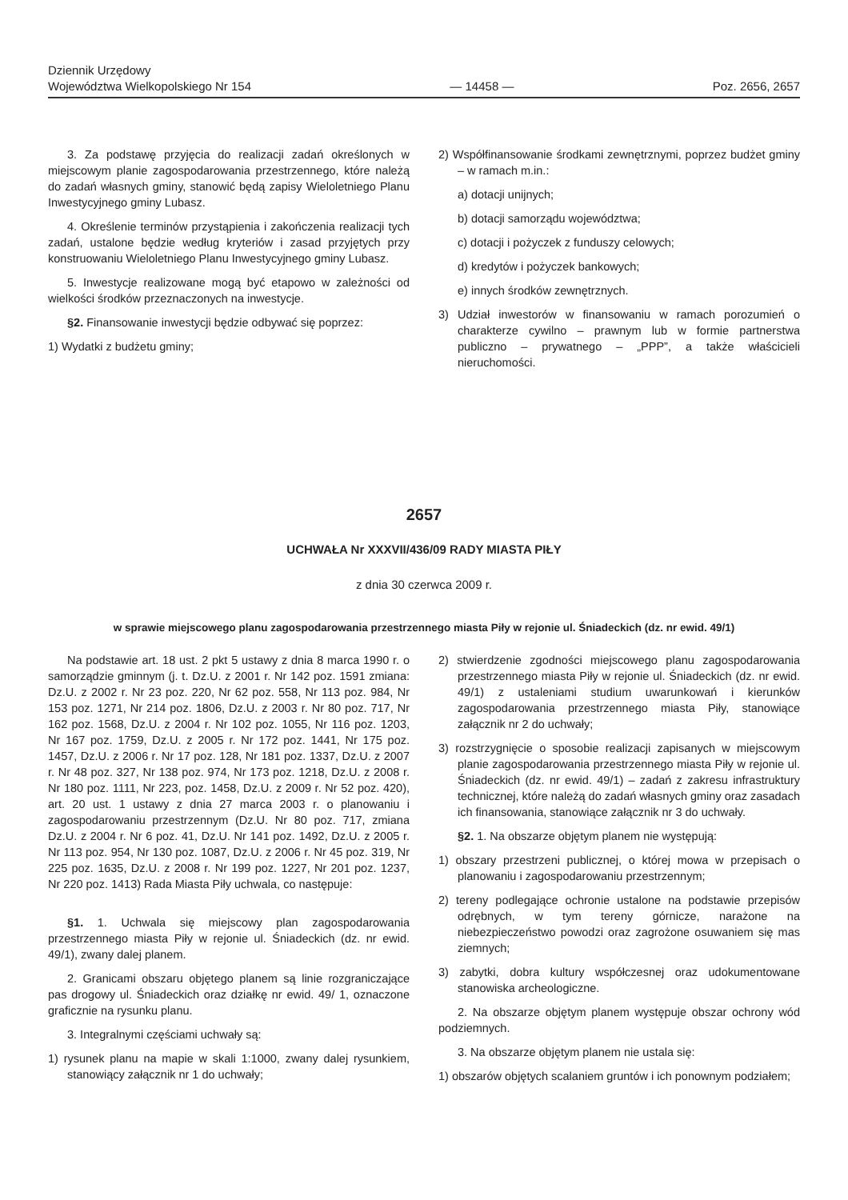Dziennik Urzędowy
Województwa Wielkopolskiego Nr 154
— 14458 —
Poz. 2656, 2657
3. Za podstawę przyjęcia do realizacji zadań określonych w miejscowym planie zagospodarowania przestrzennego, które należą do zadań własnych gminy, stanowić będą zapisy Wieloletniego Planu Inwestycyjnego gminy Lubasz.
4. Określenie terminów przystąpienia i zakończenia realizacji tych zadań, ustalone będzie według kryteriów i zasad przyjętych przy konstruowaniu Wieloletniego Planu Inwestycyjnego gminy Lubasz.
5. Inwestycje realizowane mogą być etapowo w zależności od wielkości środków przeznaczonych na inwestycje.
§2. Finansowanie inwestycji będzie odbywać się poprzez:
1) Wydatki z budżetu gminy;
2) Współfinansowanie środkami zewnętrznymi, poprzez budżet gminy – w ramach m.in.:
a) dotacji unijnych;
b) dotacji samorządu województwa;
c) dotacji i pożyczek z funduszy celowych;
d) kredytów i pożyczek bankowych;
e) innych środków zewnętrznych.
3) Udział inwestorów w finansowaniu w ramach porozumień o charakterze cywilno – prawnym lub w formie partnerstwa publiczno – prywatnego – „PPP”, a także właścicieli nieruchomości.
2657
UCHWAŁA Nr XXXVII/436/09 RADY MIASTA PIŁY
z dnia 30 czerwca 2009 r.
w sprawie miejscowego planu zagospodarowania przestrzennego miasta Piły w rejonie ul. Śniadeckich (dz. nr ewid. 49/1)
Na podstawie art. 18 ust. 2 pkt 5 ustawy z dnia 8 marca 1990 r. o samorządzie gminnym (j. t. Dz.U. z 2001 r. Nr 142 poz. 1591 zmiana: Dz.U. z 2002 r. Nr 23 poz. 220, Nr 62 poz. 558, Nr 113 poz. 984, Nr 153 poz. 1271, Nr 214 poz. 1806, Dz.U. z 2003 r. Nr 80 poz. 717, Nr 162 poz. 1568, Dz.U. z 2004 r. Nr 102 poz. 1055, Nr 116 poz. 1203, Nr 167 poz. 1759, Dz.U. z 2005 r. Nr 172 poz. 1441, Nr 175 poz. 1457, Dz.U. z 2006 r. Nr 17 poz. 128, Nr 181 poz. 1337, Dz.U. z 2007 r. Nr 48 poz. 327, Nr 138 poz. 974, Nr 173 poz. 1218, Dz.U. z 2008 r. Nr 180 poz. 1111, Nr 223, poz. 1458, Dz.U. z 2009 r. Nr 52 poz. 420), art. 20 ust. 1 ustawy z dnia 27 marca 2003 r. o planowaniu i zagospodarowaniu przestrzennym (Dz.U. Nr 80 poz. 717, zmiana Dz.U. z 2004 r. Nr 6 poz. 41, Dz.U. Nr 141 poz. 1492, Dz.U. z 2005 r. Nr 113 poz. 954, Nr 130 poz. 1087, Dz.U. z 2006 r. Nr 45 poz. 319, Nr 225 poz. 1635, Dz.U. z 2008 r. Nr 199 poz. 1227, Nr 201 poz. 1237, Nr 220 poz. 1413) Rada Miasta Piły uchwala, co następuje:
§1. 1. Uchwala się miejscowy plan zagospodarowania przestrzennego miasta Piły w rejonie ul. Śniadeckich (dz. nr ewid. 49/1), zwany dalej planem.
2. Granicami obszaru objętego planem są linie rozgraniczające pas drogowy ul. Śniadeckich oraz działkę nr ewid. 49/ 1, oznaczone graficznie na rysunku planu.
3. Integralnymi częściami uchwały są:
1) rysunek planu na mapie w skali 1:1000, zwany dalej rysunkiem, stanowiący załącznik nr 1 do uchwały;
2) stwierdzenie zgodności miejscowego planu zagospodarowania przestrzennego miasta Piły w rejonie ul. Śniadeckich (dz. nr ewid. 49/1) z ustaleniami studium uwarunkowań i kierunków zagospodarowania przestrzennego miasta Piły, stanowiące załącznik nr 2 do uchwały;
3) rozstrzygnięcie o sposobie realizacji zapisanych w miejscowym planie zagospodarowania przestrzennego miasta Piły w rejonie ul. Śniadeckich (dz. nr ewid. 49/1) – zadań z zakresu infrastruktury technicznej, które należą do zadań własnych gminy oraz zasadach ich finansowania, stanowiące załącznik nr 3 do uchwały.
§2. 1. Na obszarze objętym planem nie występują:
1) obszary przestrzeni publicznej, o której mowa w przepisach o planowaniu i zagospodarowaniu przestrzennym;
2) tereny podlegające ochronie ustalone na podstawie przepisów odrębnych, w tym tereny górnicze, narażone na niebezpieczeństwo powodzi oraz zagrożone osuwaniem się mas ziemnych;
3) zabytki, dobra kultury współczesnej oraz udokumentowane stanowiska archeologiczne.
2. Na obszarze objętym planem występuje obszar ochrony wód podziemnych.
3. Na obszarze objętym planem nie ustala się:
1) obszarów objętych scalaniem gruntów i ich ponownym podziałem;